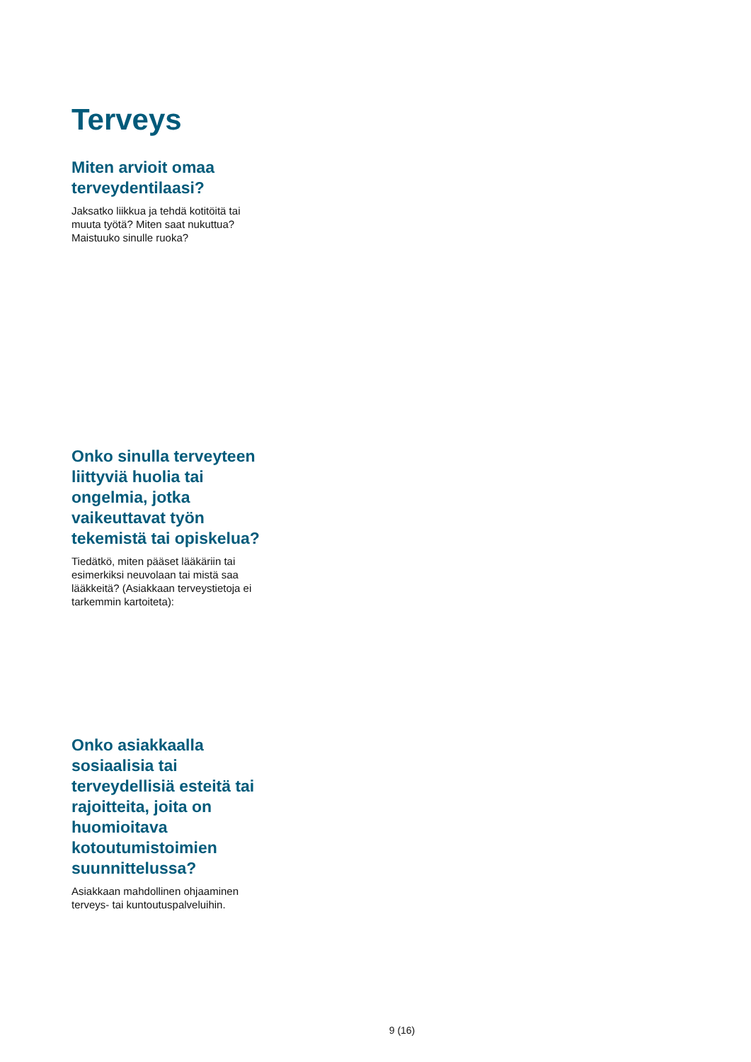Terveys
Miten arvioit omaa terveydentilaasi?
Jaksatko liikkua ja tehdä kotitöitä tai muuta työtä? Miten saat nukuttua? Maistuuko sinulle ruoka?
Onko sinulla terveyteen liittyviä huolia tai ongelmia, jotka vaikeuttavat työn tekemistä tai opiskelua?
Tiedätkö, miten pääset lääkäriin tai esimerkiksi neuvolaan tai mistä saa lääkkeitä? (Asiakkaan terveystietoja ei tarkemmin kartoiteta):
Onko asiakkaalla sosiaalisia tai terveydellisiä esteitä tai rajoitteita, joita on huomioitava kotoutumistoimien suunnittelussa?
Asiakkaan mahdollinen ohjaaminen terveys- tai kuntoutuspalveluihin.
9 (16)